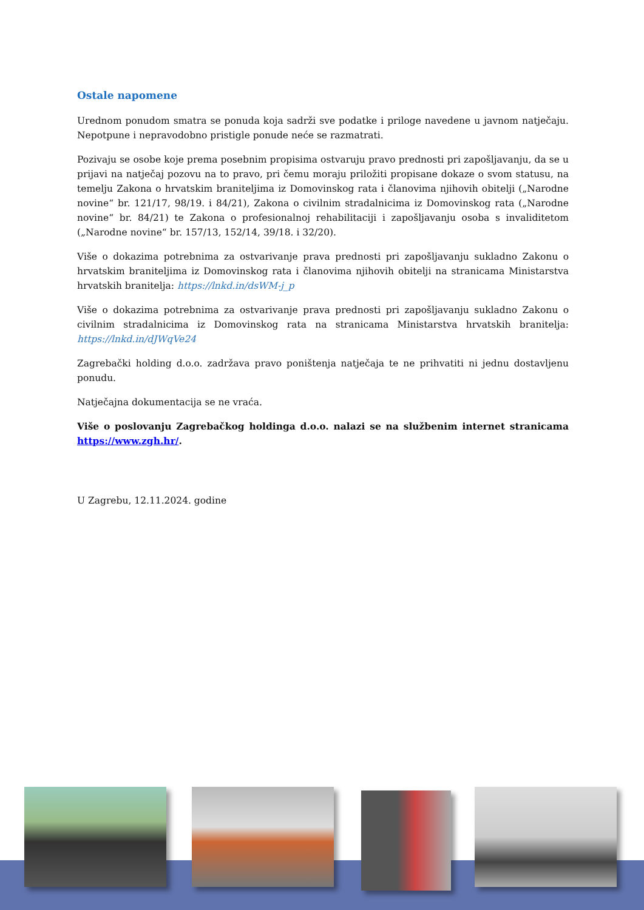Ostale napomene
Urednom ponudom smatra se ponuda koja sadrži sve podatke i priloge navedene u javnom natječaju. Nepotpune i nepravodobno pristigle ponude neće se razmatrati.
Pozivaju se osobe koje prema posebnim propisima ostvaruju pravo prednosti pri zapošljavanju, da se u prijavi na natječaj pozovu na to pravo, pri čemu moraju priložiti propisane dokaze o svom statusu, na temelju Zakona o hrvatskim braniteljima iz Domovinskog rata i članovima njihovih obitelji („Narodne novine“ br. 121/17, 98/19. i 84/21), Zakona o civilnim stradalnicima iz Domovinskog rata („Narodne novine“ br. 84/21) te Zakona o profesionalnoj rehabilitaciji i zapošljavanju osoba s invaliditetom („Narodne novine“ br. 157/13, 152/14, 39/18. i 32/20).
Više o dokazima potrebnima za ostvarivanje prava prednosti pri zapošljavanju sukladno Zakonu o hrvatskim braniteljima iz Domovinskog rata i članovima njihovih obitelji na stranicama Ministarstva hrvatskih branitelja: https://lnkd.in/dsWM-j_p
Više o dokazima potrebnima za ostvarivanje prava prednosti pri zapošljavanju sukladno Zakonu o civilnim stradalnicima iz Domovinskog rata na stranicama Ministarstva hrvatskih branitelja: https://lnkd.in/dJWqVe24
Zagrebački holding d.o.o. zadržava pravo poništenja natječaja te ne prihvatiti ni jednu dostavljenu ponudu.
Natječajna dokumentacija se ne vraća.
Više o poslovanju Zagrebačkog holdinga d.o.o. nalazi se na službenim internet stranicama https://www.zgh.hr/.
U Zagrebu, 12.11.2024. godine